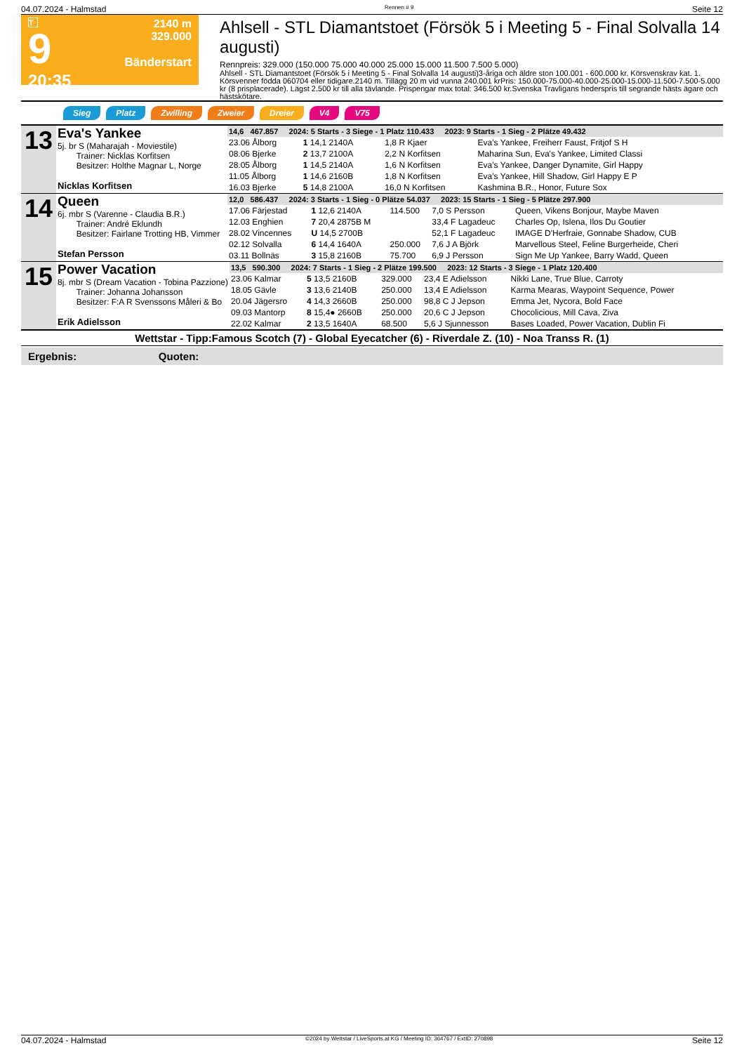04.07.2024 - Halmstad Rennen # 9 Seite 12
T
9
20:35
2140 m
329.000
Bänderstart
Ahlsell - STL Diamantstoet (Försök 5 i Meeting 5 - Final Solvalla 14 augusti)
Rennpreis: 329.000 (150.000 75.000 40.000 25.000 15.000 11.500 7.500 5.000)
Ahlsell - STL Diamantstoet (Försök 5 i Meeting 5 - Final Solvalla 14 augusti)3-åriga och äldre ston 100.001 - 600.000 kr. Körsvenskrav kat. 1. Körsvenner födda 060704 eller tidigare.2140 m. Tillägg 20 m vid vunna 240.001 krPris: 150.000-75.000-40.000-25.000-15.000-11.500-7.500-5.000 kr (8 prisplacerade). Lägst 2.500 kr till alla tävlande. Prispengar max total: 346.500 kr.Svenska Travligans hederspris till segrande hästs ägare och hästskötare.
Sieg Platz Zwilling Zweier Dreier V4 V75
| 13 | Eva's Yankee 5j. br S (Maharajah - Moviestile) Trainer: Nicklas Korfitsen Besitzer: Holthe Magnar L, Norge Nicklas Korfitsen | 14,6 467.857 2024: 5 Starts - 3 Siege - 1 Platz 110.433 2023: 9 Starts - 1 Sieg - 2 Plätze 49.432 | | | | |
| | | 23.06 Ålborg | 1 14,1 2140A | | 1,8 R Kjaer | Eva's Yankee, Freiherr Faust, Fritjof S H |
| | | 08.06 Bjerke | 2 13,7 2100A | | 2,2 N Korfitsen | Maharina Sun, Eva's Yankee, Limited Classi |
| | | 28.05 Ålborg | 1 14,5 2140A | | 1,6 N Korfitsen | Eva's Yankee, Danger Dynamite, Girl Happy |
| | | 11.05 Ålborg | 1 14,6 2160B | | 1,8 N Korfitsen | Eva's Yankee, Hill Shadow, Girl Happy E P |
| | | 16.03 Bjerke | 5 14,8 2100A | | 16,0 N Korfitsen | Kashmina B.R., Honor, Future Sox |
| 14 | Queen 6j. mbr S (Varenne - Claudia B.R.) Trainer: André Eklundh Besitzer: Fairlane Trotting HB, Vimmer Stefan Persson | 12,0 586.437 2024: 3 Starts - 1 Sieg - 0 Plätze 54.037 2023: 15 Starts - 1 Sieg - 5 Plätze 297.900 | | | | |
| | | 17.06 Färjestad | 1 12,6 2140A | 114.500 | 7,0 S Persson | Queen, Vikens Bonjour, Maybe Maven |
| | | 12.03 Enghien | 7 20,4 2875B M | | 33,4 F Lagadeuc | Charles Op, Islena, Ilos Du Goutier |
| | | 28.02 Vincennes | U 14,5 2700B | | 52,1 F Lagadeuc | IMAGE D'Herfraie, Gonnabe Shadow, CUB |
| | | 02.12 Solvalla | 6 14,4 1640A | 250.000 | 7,6 J A Björk | Marvellous Steel, Feline Burgerheide, Cheri |
| | | 03.11 Bollnäs | 3 15,8 2160B | 75.700 | 6,9 J Persson | Sign Me Up Yankee, Barry Wadd, Queen |
| 15 | Power Vacation 8j. mbr S (Dream Vacation - Tobina Pazzione) Trainer: Johanna Johansson Besitzer: F:A R Svenssons Måleri & Bo Erik Adielsson | 13,5 590.300 2024: 7 Starts - 1 Sieg - 2 Plätze 199.500 2023: 12 Starts - 3 Siege - 1 Platz 120.400 | | | | |
| | | 23.06 Kalmar | 5 13,5 2160B | 329.000 | 23,4 E Adielsson | Nikki Lane, True Blue, Carroty |
| | | 18.05 Gävle | 3 13,6 2140B | 250.000 | 13,4 E Adielsson | Karma Mearas, Waypoint Sequence, Power |
| | | 20.04 Jägersro | 4 14,3 2660B | 250.000 | 98,8 C J Jepson | Emma Jet, Nycora, Bold Face |
| | | 09.03 Mantorp | 8 15,4● 2660B | 250.000 | 20,6 C J Jepson | Chocolicious, Mill Cava, Ziva |
| | | 22.02 Kalmar | 2 13,5 1640A | 68.500 | 5,6 J Sjunnesson | Bases Loaded, Power Vacation, Dublin Fi |
Wettstar - Tipp:Famous Scotch (7) - Global Eyecatcher (6) - Riverdale Z. (10) - Noa Transs R. (1)
Ergebnis: Quoten:
04.07.2024 - Halmstad ©2024 by Wettstar / LiveSports.at KG / Meeting ID: 364767 / ExtID: 270898 Seite 12